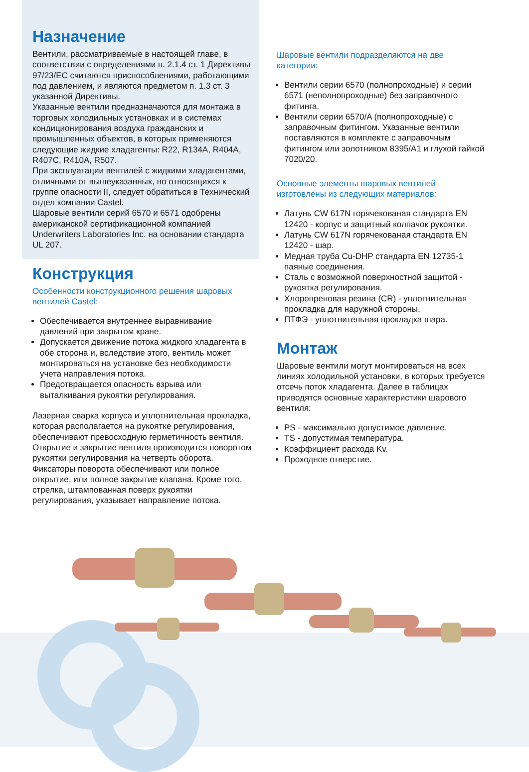Назначение
Вентили, рассматриваемые в настоящей главе, в соответствии с определениями п. 2.1.4 ст. 1 Директивы 97/23/EC считаются приспособлениями, работающими под давлением, и являются предметом п. 1.3 ст. 3 указанной Директивы.
Указанные вентили предназначаются для монтажа в торговых холодильных установках и в системах кондиционирования воздуха гражданских и промышленных объектов, в которых применяются следующие жидкие хладагенты: R22, R134A, R404A, R407C, R410A, R507.
При эксплуатации вентилей с жидкими хладагентами, отличными от вышеуказанных, но относящихся к группе опасности II, следует обратиться в Технический отдел компании Castel.
Шаровые вентили серий 6570 и 6571 одобрены американской сертификационной компанией Underwriters Laboratories Inc. на основании стандарта UL 207.
Конструкция
Особенности конструкционного решения шаровых вентилей Castel:
Обеспечивается внутреннее выравнивание давлений при закрытом кране.
Допускается движение потока жидкого хладагента в обе сторона и, вследствие этого, вентиль может монтироваться на установке без необходимости учета направления потока.
Предотвращается опасность взрыва или выталкивания рукоятки регулирования.
Лазерная сварка корпуса и уплотнительная прокладка, которая располагается на рукоятке регулирования, обеспечивают превосходную герметичность вентиля.
Открытие и закрытие вентиля производится поворотом рукоятки регулирования на четверть оборота. Фиксаторы поворота обеспечивают или полное открытие, или полное закрытие клапана. Кроме того, стрелка, штампованная поверх рукоятки регулирования, указывает направление потока.
Шаровые вентили подразделяются на две категории:
Вентили серии 6570 (полнопроходные) и серии 6571 (неполнопроходные) без заправочного фитинга.
Вентили серии 6570/A (полнопроходные) с заправочным фитингом. Указанные вентили поставляются в комплекте с заправочным фитингом или золотником 8395/A1 и глухой гайкой 7020/20.
Основные элементы шаровых вентилей изготовлены из следующих материалов:
Латунь CW 617N горячекованая стандарта EN 12420 - корпус и защитный колпачок рукоятки.
Латунь CW 617N горячекованая стандарта EN 12420 - шар.
Медная труба Cu-DHP стандарта EN 12735-1 паяные соединения.
Сталь с возможной поверхностной защитой - рукоятка регулирования.
Хлоропреновая резина (CR) - уплотнительная прокладка для наружной стороны.
ПТФЭ - уплотнительная прокладка шара.
Монтаж
Шаровые вентили могут монтироваться на всех линиях холодильной установки, в которых требуется отсечь поток хладагента. Далее в таблицах приводятся основные характеристики шарового вентиля:
PS - максимально допустимое давление.
TS - допустимая температура.
Коэффициент расхода Kv.
Проходное отверстие.